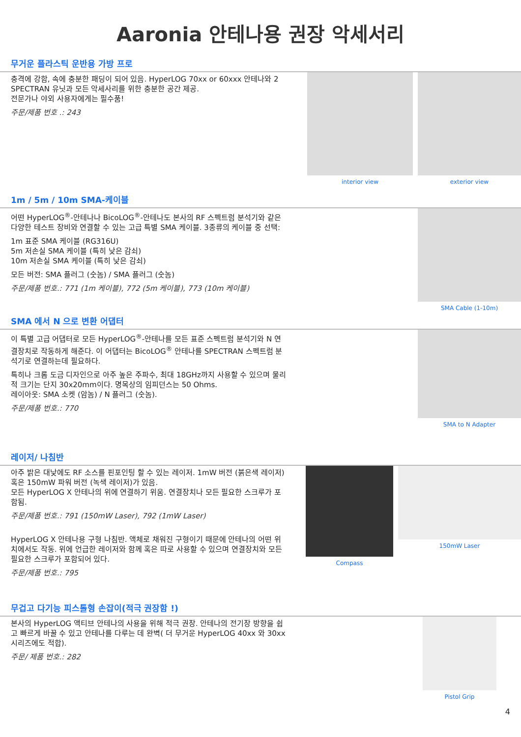Aaronia 안테나용 권장 악세서리
무거운 플라스틱 운반용 가방 프로
충격에 강함, 속에 충분한 패딩이 되어 있음. HyperLOG 70xx or 60xxx 안테나와 2 SPECTRAN 유닛과 모든 악세사리를 위한 충분한 공간 제공.
전문가나 야외 사용자에게는 필수품!
주문/제품 번호 .: 243
interior view exterior view
1m / 5m / 10m SMA-케이블
어떤 HyperLOG<sup>®</sup>-안테나나 BicoLOG<sup>®</sup>-안테나도 본사의 RF 스펙트럼 분석기와 같은 다양한 테스트 장비와 연결할 수 있는 고급 특별 SMA 케이블. 3종류의 케이블 중 선택:
1m 표준 SMA 케이블 (RG316U)
5m 저손실 SMA 케이블 (특히 낮은 감쇠)
10m 저손실 SMA 케이블 (특히 낮은 감쇠)
모든 버전: SMA 플러그 (숫놈) / SMA 플러그 (숫놈)
주문/제품 번호.: 771 (1m 케이블), 772 (5m 케이블), 773 (10m 케이블)
SMA Cable (1-10m)
SMA 에서 N 으로 변환 어댑터
이 특별 고급 어댑터로 모든 HyperLOG<sup>®</sup>-안테나를 모든 표준 스펙트럼 분석기와 N 연결장치로 작동하게 해준다. 이 어댑터는 BicoLOG<sup>®</sup> 안테나를 SPECTRAN 스펙트럼 분석기로 연결하는데 필요하다.
특히나 크롬 도금 디자인으로 아주 높은 주파수, 최대 18GHz까지 사용할 수 있으며 물리적 크기는 단지 30x20mm이다. 명목상의 임피던스는 50 Ohms.
레이아웃: SMA 소켓 (암놈) / N 플러그 (숫놈).
주문/제품 번호.: 770
SMA to N Adapter
레이저/ 나침반
아주 밝은 대낮에도 RF 소스를 핀포인팅 할 수 있는 레이저. 1mW 버전 (붉은색 레이저) 혹은 150mW 파워 버전 (녹색 레이저)가 있음.
모든 HyperLOG X 안테나의 위에 연결하기 위움. 연결장치나 모든 필요한 스크루가 포함됨.
주문/제품 번호.: 791 (150mW Laser), 792 (1mW Laser)
HyperLOG X 안테나용 구형 나침반. 액체로 채워진 구형이기 때문에 안테나의 어떤 위치에서도 작동. 위에 언급한 레이저와 함께 혹은 따로 사용할 수 있으며 연결장치와 모든 필요한 스크루가 포함되어 있다.
주문/제품 번호.: 795
Compass 150mW Laser
무겁고 다기능 피스톨형 손잡이(적극 권장함 !)
본사의 HyperLOG 액티브 안테나의 사용을 위해 적극 권장. 안테나의 전기장 방향을 쉽고 빠르게 바꿀 수 있고 안테나를 다루는 데 완벽( 더 무거운 HyperLOG 40xx 와 30xx 시리즈에도 적합).
주문/ 제품 번호.: 282
Pistol Grip
4